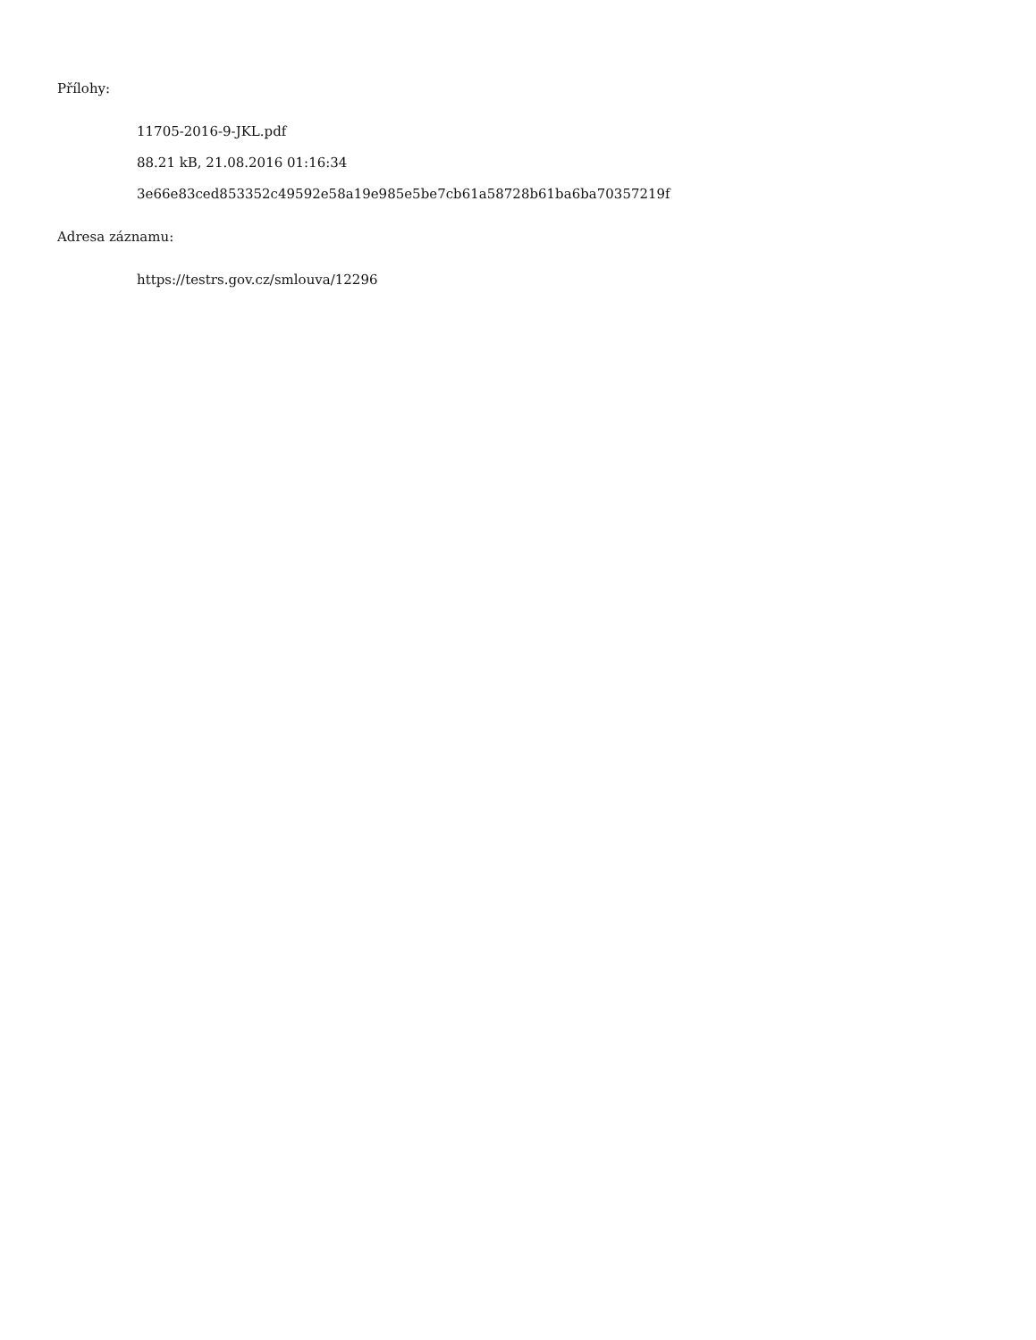Přílohy:
11705-2016-9-JKL.pdf
88.21 kB, 21.08.2016 01:16:34
3e66e83ced853352c49592e58a19e985e5be7cb61a58728b61ba6ba70357219f
Adresa záznamu:
https://testrs.gov.cz/smlouva/12296